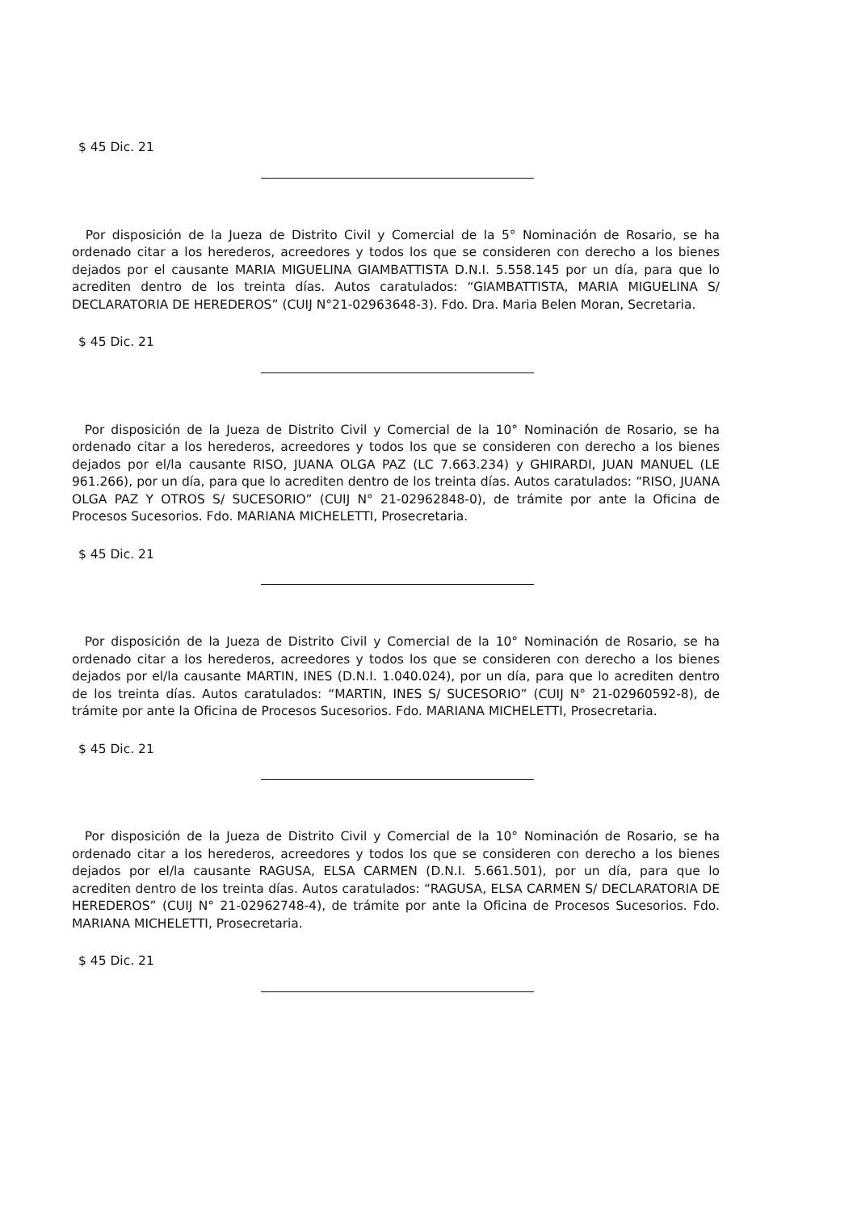$ 45 Dic. 21
Por disposición de la Jueza de Distrito Civil y Comercial de la 5° Nominación de Rosario, se ha ordenado citar a los herederos, acreedores y todos los que se consideren con derecho a los bienes dejados por el causante MARIA MIGUELINA GIAMBATTISTA D.N.I. 5.558.145 por un día, para que lo acrediten dentro de los treinta días. Autos caratulados: “GIAMBATTISTA, MARIA MIGUELINA S/ DECLARATORIA DE HEREDEROS” (CUIJ N°21-02963648-3). Fdo. Dra. Maria Belen Moran, Secretaria.
$ 45 Dic. 21
Por disposición de la Jueza de Distrito Civil y Comercial de la 10° Nominación de Rosario, se ha ordenado citar a los herederos, acreedores y todos los que se consideren con derecho a los bienes dejados por el/la causante RISO, JUANA OLGA PAZ (LC 7.663.234) y GHIRARDI, JUAN MANUEL (LE 961.266), por un día, para que lo acrediten dentro de los treinta días. Autos caratulados: “RISO, JUANA OLGA PAZ Y OTROS S/ SUCESORIO” (CUIJ N° 21-02962848-0), de trámite por ante la Oficina de Procesos Sucesorios. Fdo. MARIANA MICHELETTI, Prosecretaria.
$ 45 Dic. 21
Por disposición de la Jueza de Distrito Civil y Comercial de la 10° Nominación de Rosario, se ha ordenado citar a los herederos, acreedores y todos los que se consideren con derecho a los bienes dejados por el/la causante MARTIN, INES (D.N.I. 1.040.024), por un día, para que lo acrediten dentro de los treinta días. Autos caratulados: “MARTIN, INES S/ SUCESORIO” (CUIJ N° 21-02960592-8), de trámite por ante la Oficina de Procesos Sucesorios. Fdo. MARIANA MICHELETTI, Prosecretaria.
$ 45 Dic. 21
Por disposición de la Jueza de Distrito Civil y Comercial de la 10° Nominación de Rosario, se ha ordenado citar a los herederos, acreedores y todos los que se consideren con derecho a los bienes dejados por el/la causante RAGUSA, ELSA CARMEN (D.N.I. 5.661.501), por un día, para que lo acrediten dentro de los treinta días. Autos caratulados: “RAGUSA, ELSA CARMEN S/ DECLARATORIA DE HEREDEROS” (CUIJ N° 21-02962748-4), de trámite por ante la Oficina de Procesos Sucesorios. Fdo. MARIANA MICHELETTI, Prosecretaria.
$ 45 Dic. 21